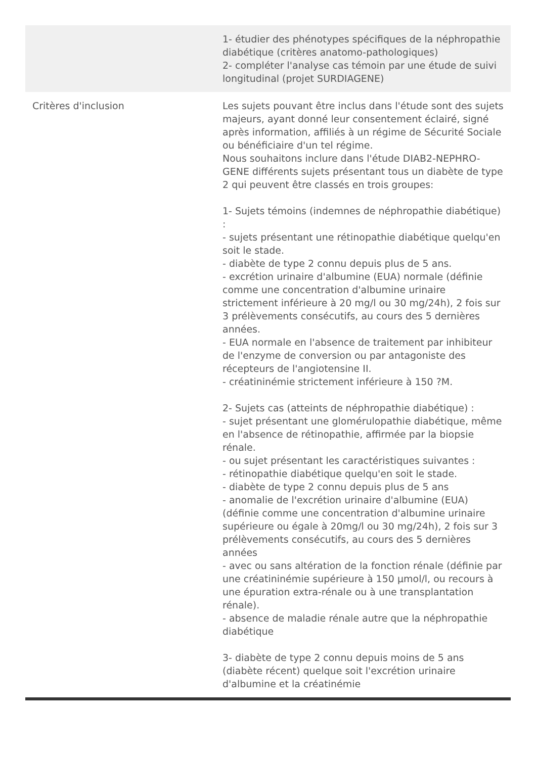| | 1- étudier des phénotypes spécifiques de la néphropathie diabétique (critères anatomo-pathologiques) 2- compléter l'analyse cas témoin par une étude de suivi longitudinal (projet SURDIAGENE) |
| Critères d'inclusion | Les sujets pouvant être inclus dans l'étude sont des sujets majeurs, ayant donné leur consentement éclairé, signé après information, affiliés à un régime de Sécurité Sociale ou bénéficiaire d'un tel régime. Nous souhaitons inclure dans l'étude DIAB2-NEPHRO-GENE différents sujets présentant tous un diabète de type 2 qui peuvent être classés en trois groupes: 1- Sujets témoins (indemnes de néphropathie diabétique) : - sujets présentant une rétinopathie diabétique quelqu'en soit le stade. - diabète de type 2 connu depuis plus de 5 ans. - excrétion urinaire d'albumine (EUA) normale (définie comme une concentration d'albumine urinaire strictement inférieure à 20 mg/l ou 30 mg/24h), 2 fois sur 3 prélèvements consécutifs, au cours des 5 dernières années. - EUA normale en l'absence de traitement par inhibiteur de l'enzyme de conversion ou par antagoniste des récepteurs de l'angiotensine II. - créatininémie strictement inférieure à 150 ?M. 2- Sujets cas (atteints de néphropathie diabétique) : - sujet présentant une glomérulopathie diabétique, même en l'absence de rétinopathie, affirmée par la biopsie rénale. - ou sujet présentant les caractéristiques suivantes : - rétinopathie diabétique quelqu'en soit le stade. - diabète de type 2 connu depuis plus de 5 ans - anomalie de l'excrétion urinaire d'albumine (EUA) (définie comme une concentration d'albumine urinaire supérieure ou égale à 20mg/l ou 30 mg/24h), 2 fois sur 3 prélèvements consécutifs, au cours des 5 dernières années - avec ou sans altération de la fonction rénale (définie par une créatininémie supérieure à 150 µmol/l, ou recours à une épuration extra-rénale ou à une transplantation rénale). - absence de maladie rénale autre que la néphropathie diabétique 3- diabète de type 2 connu depuis moins de 5 ans (diabète récent) quelque soit l'excrétion urinaire d'albumine et la créatinémie |